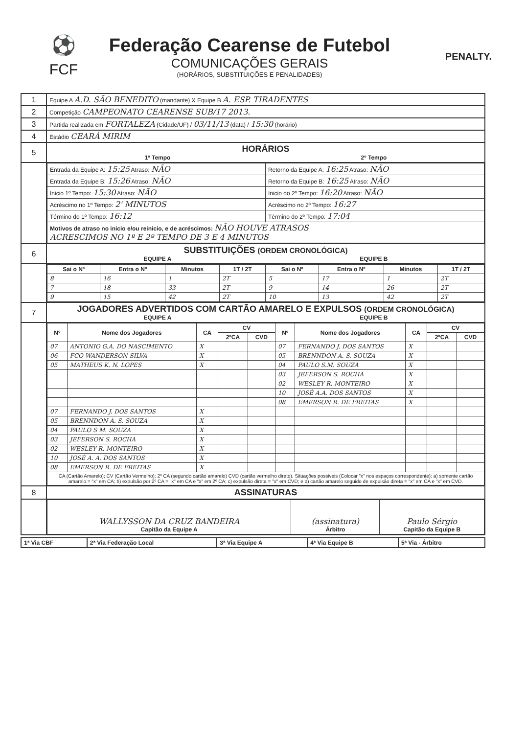⚽
FCF
Federação Cearense de Futebol
COMUNICAÇÕES GERAIS
(HORÁRIOS, SUBSTITUIÇÕES E PENALIDADES)
PENALTY.
| 1 | Equipe A A.D. SÃO BENEDITO (mandante) X Equipe B A. ESP. TIRADENTES |
| 2 | Competição CAMPEONATO CEARENSE SUB/17 2013. |
| 3 | Partida realizada em FORTALEZA (Cidade/UF) / 03/11/13 (data) / 15:30 (horário) |
| 4 | Estádio CEARÁ MIRIM |
| 5 | HORÁRIOS 1º Tempo 2º Tempo |
| | / Entrada da Equipe A: 15:25 Atraso: NÃO / Retorno da Equipe A: 16:25 Atraso: NÃO / / Entrada da Equipe B: 15:26 Atraso: NÃO / Retorno da Equipe B: 16:25 Atraso: NÃO / / Inicio 1º Tempo: 15:30 Atraso: NÃO / Inicio do 2º Tempo: 16:20 Atraso: NÃO / / Acréscimo no 1º Tempo: 2' MINUTOS / Acréscimo no 2º Tempo: 16:27 / / Término do 1º Tempo: 16:12 / Término do 2º Tempo: 17:04 / / Motivos de atraso no inicio e/ou reinicio, e de acréscimos: NÃO HOUVE ATRASOS ACRESCIMOS NO 1º E 2º TEMPO DE 3 E 4 MINUTOS / / |
| 6 | SUBSTITUIÇÕES (ORDEM CRONOLÓGICA) EQUIPE A EQUIPE B |
| | / Sai o Nº / Entra o Nº / Minutos / 1T / 2T / Sai o Nº / Entra o Nº / Minutos / 1T / 2T / / --- / --- / --- / --- / --- / --- / --- / --- / / 8 / 16 / 1 / 2T / 5 / 17 / 1 / 2T / / 7 / 18 / 33 / 2T / 9 / 14 / 26 / 2T / / 9 / 15 / 42 / 2T / 10 / 13 / 42 / 2T / |
| 7 | JOGADORES ADVERTIDOS COM CARTÃO AMARELO E EXPULSOS (ORDEM CRONOLÓGICA) EQUIPE A EQUIPE B |
| | / Nº / Nome dos Jogadores / CA / CV / / Nº / Nome dos Jogadores / CA / CV / / / --- / --- / --- / --- / --- / --- / --- / --- / --- / --- / / / / / 2ºCA / CVD / / / / 2ºCA / CVD / / 07 / ANTONIO G.A. DO NASCIMENTO / X / / / 07 / FERNANDO J. DOS SANTOS / X / / / / 06 / FCO WANDERSON SILVA / X / / / 05 / BRENNDON A. S. SOUZA / X / / / / 05 / MATHEUS K. N. LOPES / X / / / 04 / PAULO S.M. SOUZA / X / / / / / / / / / 03 / JEFERSON S. ROCHA / X / / / / / / / / / 02 / WESLEY R. MONTEIRO / X / / / / / / / / / 10 / JOSÉ A.A. DOS SANTOS / X / / / / / / / / / 08 / EMERSON R. DE FREITAS / X / / / / 07 / FERNANDO J. DOS SANTOS / X / / / / / / / / / 05 / BRENNDON A. S. SOUZA / X / / / / / / / / / 04 / PAULO S M. SOUZA / X / / / / / / / / / 03 / JEFERSON S. ROCHA / X / / / / / / / / / 02 / WESLEY R. MONTEIRO / X / / / / / / / / / 10 / JOSÉ A. A. DOS SANTOS / X / / / / / / / / / 08 / EMERSON R. DE FREITAS / X / / / / / / / / / CA (Cartão Amarelo); CV (Cartão Vermelho); 2º CA (segundo cartão amarelo) CVD (cartão vermelho direto). Situações possiveis (Colocar "x" nos espaços correspondente): a) somente cartão amarelo = "x" em CA; b) expulsão por 2º CA = "x" em CA e "x" em 2º CA; c) expulsão direta = "x" em CVD; e d) cartão amarelo seguido de expulsão direta = "x" em CA e "x" em CVD. / / / / / / / / / / |
| 8 | ASSINATURAS |
| | / WALLYSSON DA CRUZ BANDEIRA Capitão da Equipe A / (assinatura) Árbitro / Paulo Sérgio Capitão da Equipe B / |
| 1ª Via CBF | 2ª Via Federação Local | 3ª Via Equipe A | 4ª Via Equipe B | 5ª Via - Árbitro |